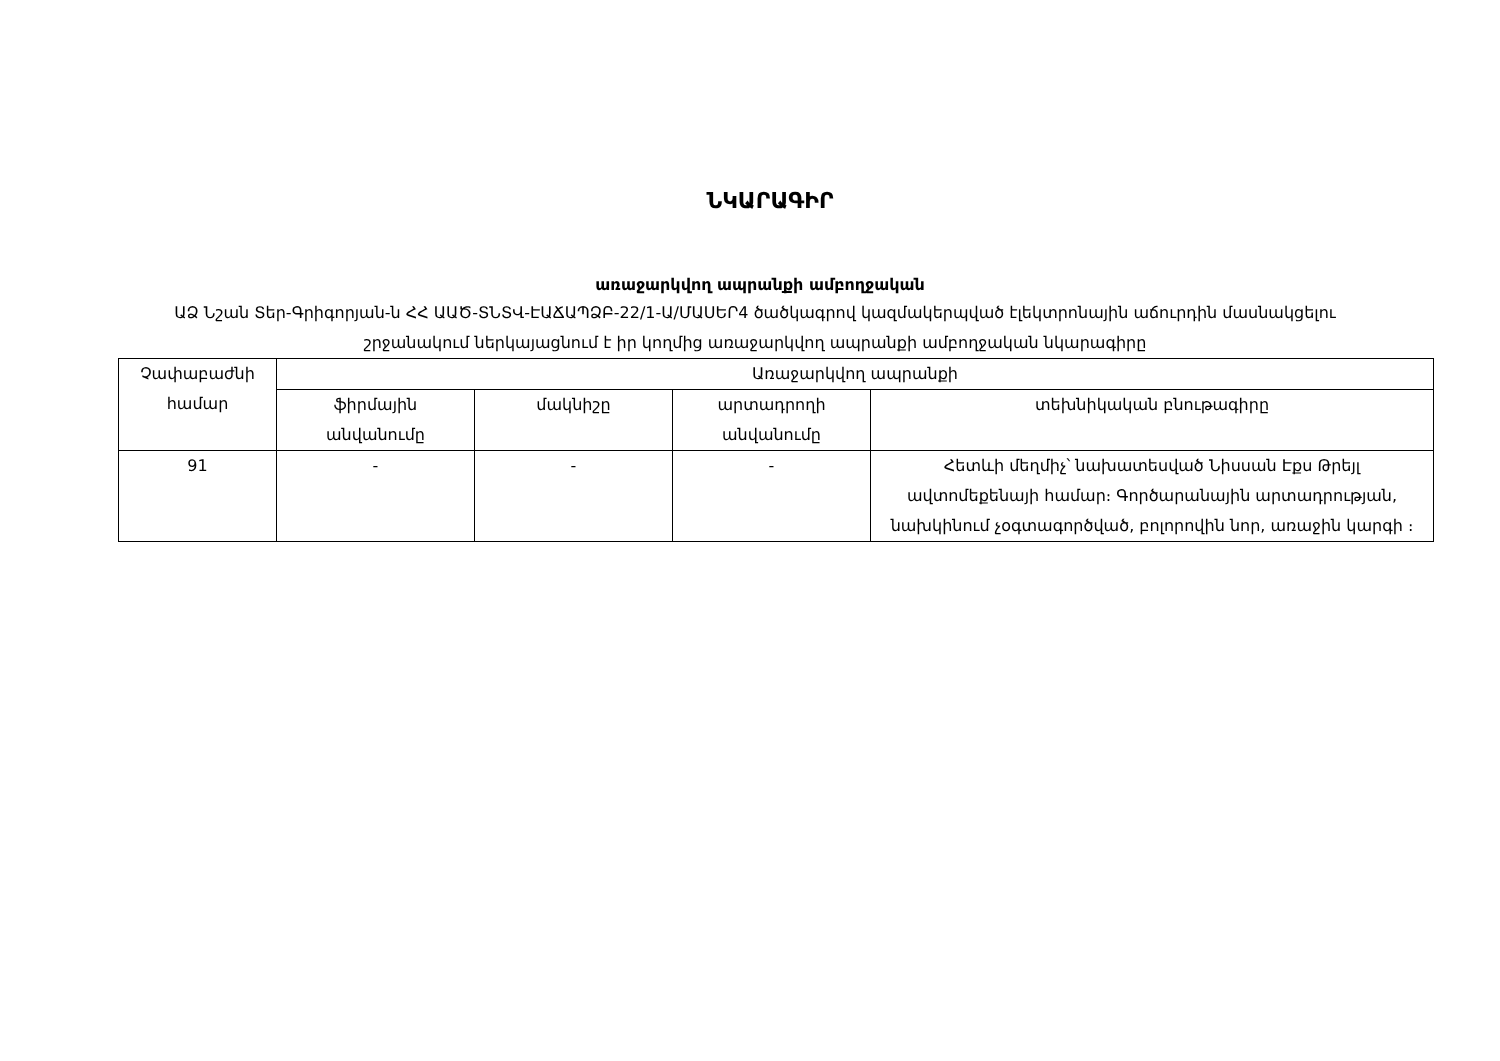ՆԿԱՐԱԳԻՐ
առաջարկվող ապրանքի ամբողջական
ԱՁ Նշան Տեր-Գրիգորյան-ն ՀՀ ԱԱԾ-ՏՆՏՎ-ԷԱՃԱՊՁԲ-22/1-Ա/ՄԱՍԵՐ4 ծածկագրով կազմակերպված էլեկտրոնային աճուրդին մասնակցելու շրջանակում ներկայացնում է իր կողմից առաջարկվող ապրանքի ամբողջական նկարագիրը
| Չափաբաժնի համար | Առաջարկվող ապրանքի | | | |
| --- | --- | --- | --- | --- |
| | ֆիրմային անվանումը | մակնիշը | արտադրողի անվանումը | տեխնիկական բնութագիրը |
| 91 | - | - | - | Հետևի մեղմիչ՝ նախատեսված Նիսսան Էքս Թրեյլ ավտոմեքենայի համար։ Գործարանային արտադրության, նախկինում չօգտագործված, բոլորովին նոր, առաջին կարգի ։ |